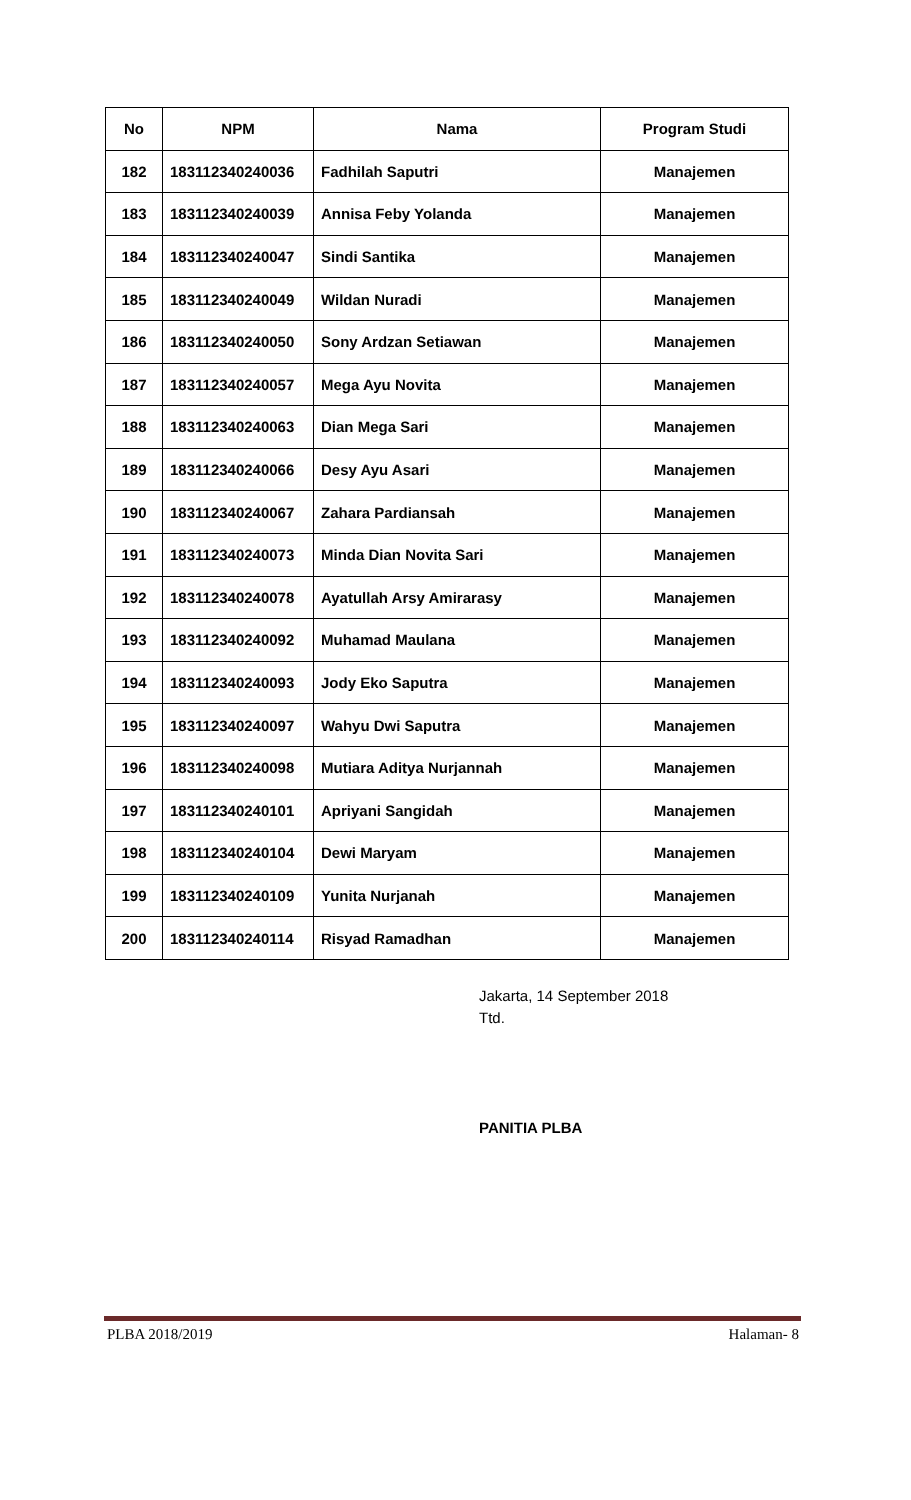| No | NPM | Nama | Program Studi |
| --- | --- | --- | --- |
| 182 | 183112340240036 | Fadhilah Saputri | Manajemen |
| 183 | 183112340240039 | Annisa Feby Yolanda | Manajemen |
| 184 | 183112340240047 | Sindi Santika | Manajemen |
| 185 | 183112340240049 | Wildan Nuradi | Manajemen |
| 186 | 183112340240050 | Sony Ardzan Setiawan | Manajemen |
| 187 | 183112340240057 | Mega Ayu Novita | Manajemen |
| 188 | 183112340240063 | Dian Mega Sari | Manajemen |
| 189 | 183112340240066 | Desy Ayu Asari | Manajemen |
| 190 | 183112340240067 | Zahara Pardiansah | Manajemen |
| 191 | 183112340240073 | Minda Dian Novita Sari | Manajemen |
| 192 | 183112340240078 | Ayatullah Arsy Amirarasy | Manajemen |
| 193 | 183112340240092 | Muhamad Maulana | Manajemen |
| 194 | 183112340240093 | Jody Eko Saputra | Manajemen |
| 195 | 183112340240097 | Wahyu Dwi Saputra | Manajemen |
| 196 | 183112340240098 | Mutiara Aditya Nurjannah | Manajemen |
| 197 | 183112340240101 | Apriyani Sangidah | Manajemen |
| 198 | 183112340240104 | Dewi Maryam | Manajemen |
| 199 | 183112340240109 | Yunita Nurjanah | Manajemen |
| 200 | 183112340240114 | Risyad Ramadhan | Manajemen |
Jakarta, 14 September 2018
Ttd.
PANITIA PLBA
PLBA 2018/2019 Halaman- 8